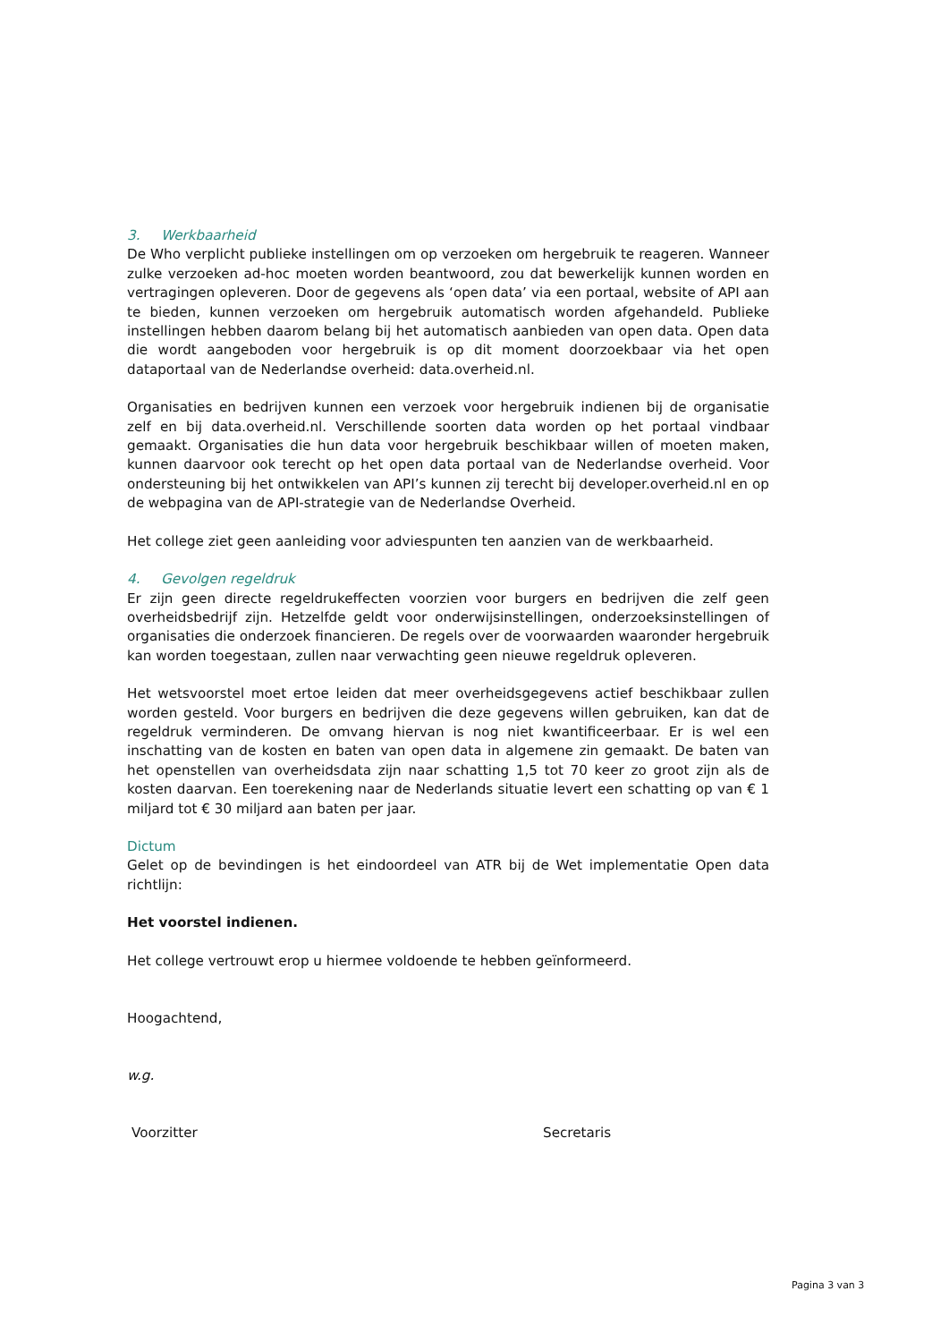3. Werkbaarheid
De Who verplicht publieke instellingen om op verzoeken om hergebruik te reageren. Wanneer zulke verzoeken ad-hoc moeten worden beantwoord, zou dat bewerkelijk kunnen worden en vertragingen opleveren. Door de gegevens als ‘open data’ via een portaal, website of API aan te bieden, kunnen verzoeken om hergebruik automatisch worden afgehandeld. Publieke instellingen hebben daarom belang bij het automatisch aanbieden van open data. Open data die wordt aangeboden voor hergebruik is op dit moment doorzoekbaar via het open dataportaal van de Nederlandse overheid: data.overheid.nl.
Organisaties en bedrijven kunnen een verzoek voor hergebruik indienen bij de organisatie zelf en bij data.overheid.nl. Verschillende soorten data worden op het portaal vindbaar gemaakt. Organisaties die hun data voor hergebruik beschikbaar willen of moeten maken, kunnen daarvoor ook terecht op het open data portaal van de Nederlandse overheid. Voor ondersteuning bij het ontwikkelen van API’s kunnen zij terecht bij developer.overheid.nl en op de webpagina van de API-strategie van de Nederlandse Overheid.
Het college ziet geen aanleiding voor adviespunten ten aanzien van de werkbaarheid.
4. Gevolgen regeldruk
Er zijn geen directe regeldrukeffecten voorzien voor burgers en bedrijven die zelf geen overheidsbedrijf zijn. Hetzelfde geldt voor onderwijsinstellingen, onderzoeksinstellingen of organisaties die onderzoek financieren. De regels over de voorwaarden waaronder hergebruik kan worden toegestaan, zullen naar verwachting geen nieuwe regeldruk opleveren.
Het wetsvoorstel moet ertoe leiden dat meer overheidsgegevens actief beschikbaar zullen worden gesteld. Voor burgers en bedrijven die deze gegevens willen gebruiken, kan dat de regeldruk verminderen. De omvang hiervan is nog niet kwantificeerbaar. Er is wel een inschatting van de kosten en baten van open data in algemene zin gemaakt. De baten van het openstellen van overheidsdata zijn naar schatting 1,5 tot 70 keer zo groot zijn als de kosten daarvan. Een toerekening naar de Nederlands situatie levert een schatting op van € 1 miljard tot € 30 miljard aan baten per jaar.
Dictum
Gelet op de bevindingen is het eindoordeel van ATR bij de Wet implementatie Open data richtlijn:
Het voorstel indienen.
Het college vertrouwt erop u hiermee voldoende te hebben geïnformeerd.
Hoogachtend,
w.g.
Voorzitter Secretaris
Pagina 3 van 3